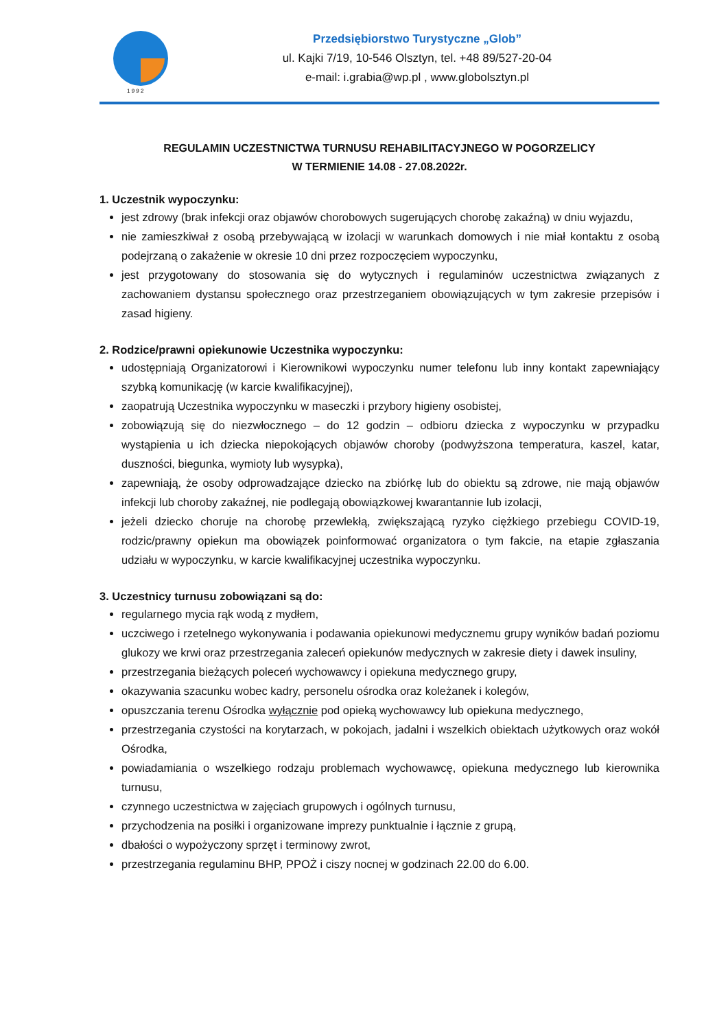1 9 9 2
Przedsiębiorstwo Turystyczne „Glob”
ul. Kajki 7/19, 10-546 Olsztyn, tel. +48 89/527-20-04
e-mail: i.grabia@wp.pl , www.globolsztyn.pl
REGULAMIN UCZESTNICTWA TURNUSU REHABILITACYJNEGO W POGORZELICY
W TERMIENIE 14.08 - 27.08.2022r.
1. Uczestnik wypoczynku:
jest zdrowy (brak infekcji oraz objawów chorobowych sugerujących chorobę zakaźną) w dniu wyjazdu,
nie zamieszkiwał z osobą przebywającą w izolacji w warunkach domowych i nie miał kontaktu z osobą podejrzaną o zakażenie w okresie 10 dni przez rozpoczęciem wypoczynku,
jest przygotowany do stosowania się do wytycznych i regulaminów uczestnictwa związanych z zachowaniem dystansu społecznego oraz przestrzeganiem obowiązujących w tym zakresie przepisów i zasad higieny.
2. Rodzice/prawni opiekunowie Uczestnika wypoczynku:
udostępniają Organizatorowi i Kierownikowi wypoczynku numer telefonu lub inny kontakt zapewniający szybką komunikację (w karcie kwalifikacyjnej),
zaopatrują Uczestnika wypoczynku w maseczki i przybory higieny osobistej,
zobowiązują się do niezwłocznego – do 12 godzin – odbioru dziecka z wypoczynku w przypadku wystąpienia u ich dziecka niepokojących objawów choroby (podwyższona temperatura, kaszel, katar, duszności, biegunka, wymioty lub wysypka),
zapewniają, że osoby odprowadzające dziecko na zbiórkę lub do obiektu są zdrowe, nie mają objawów infekcji lub choroby zakaźnej, nie podlegają obowiązkowej kwarantannie lub izolacji,
jeżeli dziecko choruje na chorobę przewlekłą, zwiększającą ryzyko ciężkiego przebiegu COVID-19, rodzic/prawny opiekun ma obowiązek poinformować organizatora o tym fakcie, na etapie zgłaszania udziału w wypoczynku, w karcie kwalifikacyjnej uczestnika wypoczynku.
3. Uczestnicy turnusu zobowiązani są do:
regularnego mycia rąk wodą z mydłem,
uczciwego i rzetelnego wykonywania i podawania opiekunowi medycznemu grupy wyników badań poziomu glukozy we krwi oraz przestrzegania zaleceń opiekunów medycznych w zakresie diety i dawek insuliny,
przestrzegania bieżących poleceń wychowawcy i opiekuna medycznego grupy,
okazywania szacunku wobec kadry, personelu ośrodka oraz koleżanek i kolegów,
opuszczania terenu Ośrodka wyłącznie pod opieką wychowawcy lub opiekuna medycznego,
przestrzegania czystości na korytarzach, w pokojach, jadalni i wszelkich obiektach użytkowych oraz wokół Ośrodka,
powiadamiania o wszelkiego rodzaju problemach wychowawcę, opiekuna medycznego lub kierownika turnusu,
czynnego uczestnictwa w zajęciach grupowych i ogólnych turnusu,
przychodzenia na posiłki i organizowane imprezy punktualnie i łącznie z grupą,
dbałości o wypożyczony sprzęt i terminowy zwrot,
przestrzegania regulaminu BHP, PPOŻ i ciszy nocnej w godzinach 22.00 do 6.00.